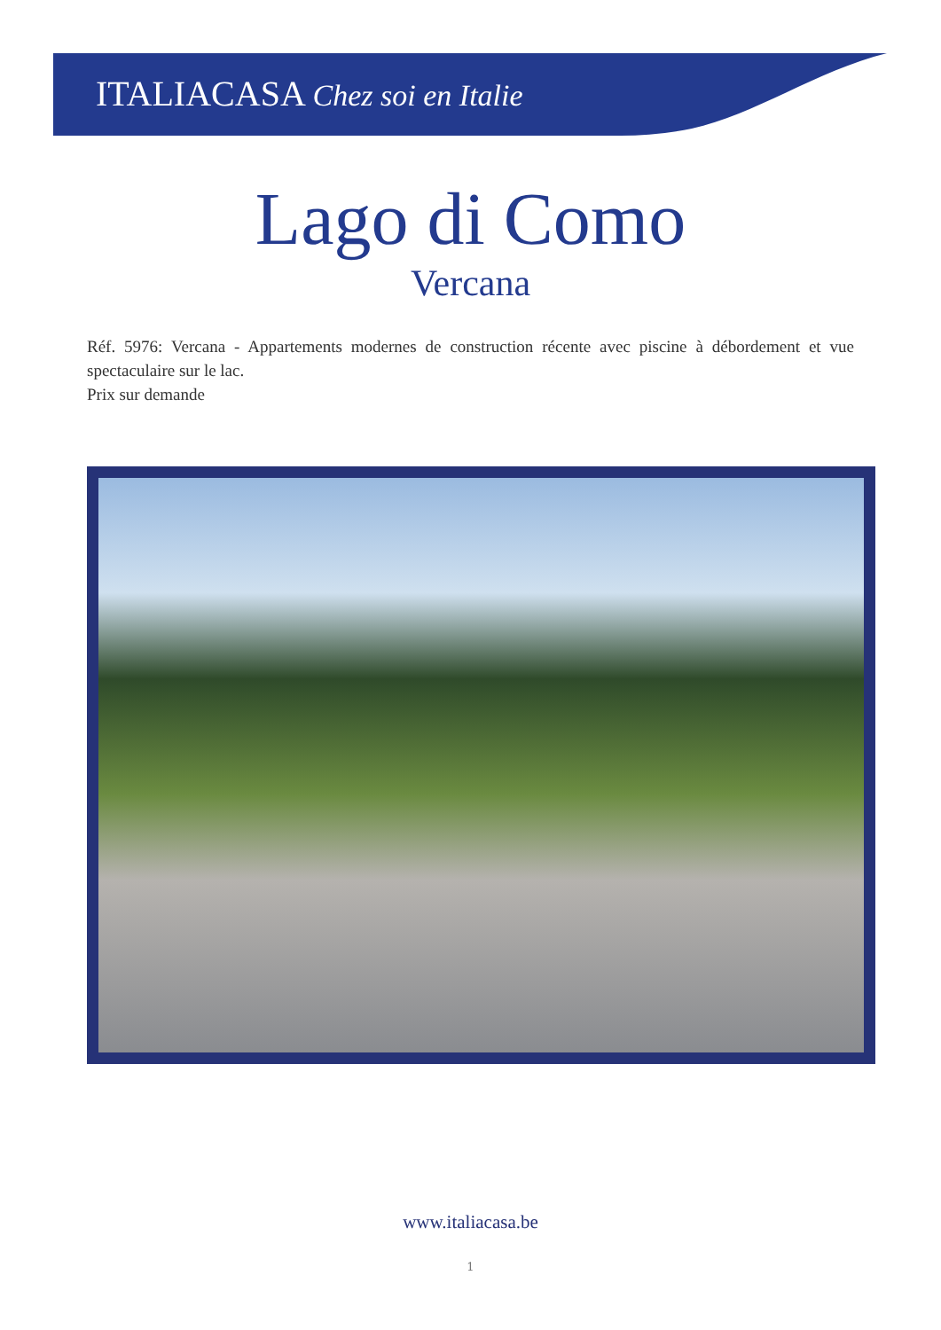ITALIACASA Chez soi en Italie
Lago di Como
Vercana
Réf. 5976: Vercana - Appartements modernes de construction récente avec piscine à débordement et vue spectaculaire sur le lac.
Prix sur demande
www.italiacasa.be
1